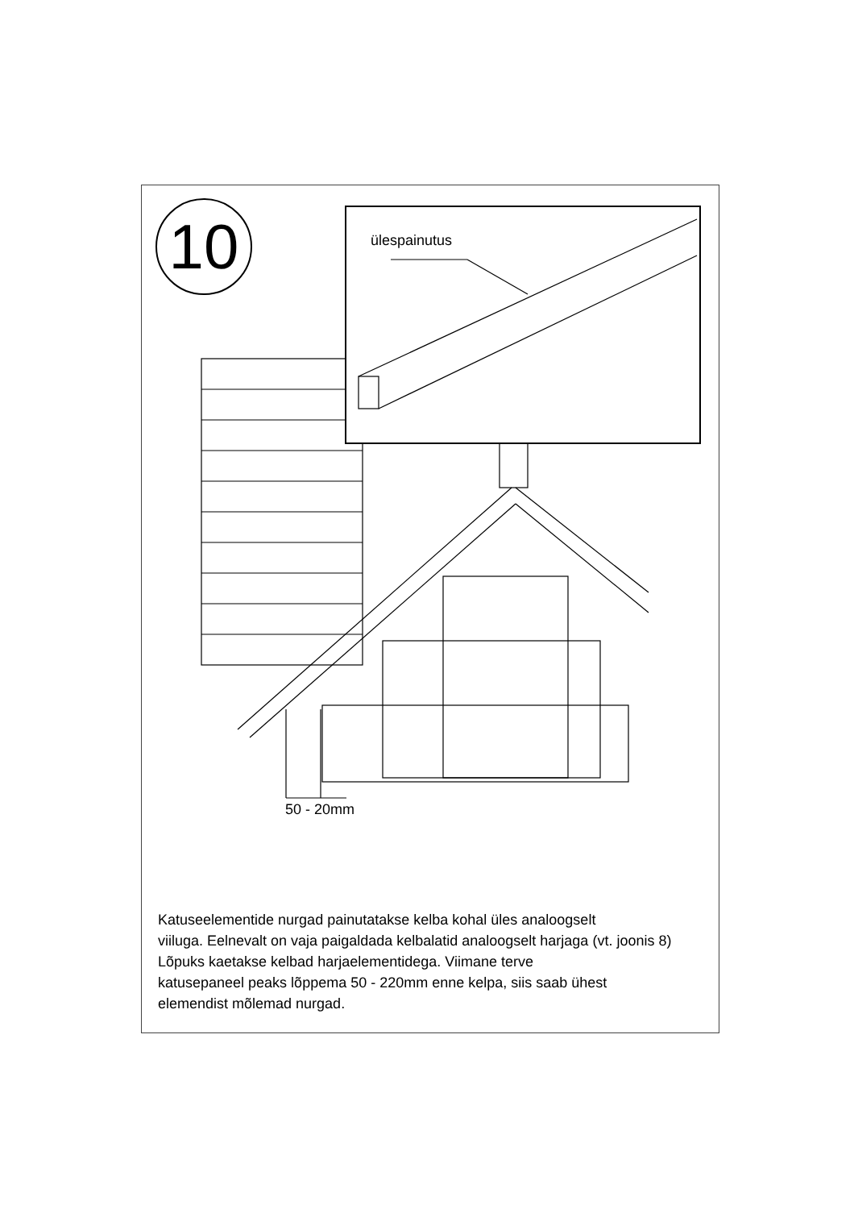10 ülespainutus
50 - 20mm
Katuseelementide nurgad painutatakse kelba kohal üles analoogselt
viiluga. Eelnevalt on vaja paigaldada kelbalatid analoogselt harjaga (vt. joonis 8)
Lõpuks kaetakse kelbad harjaelementidega. Viimane terve
katusepaneel peaks lõppema 50 - 220mm enne kelpa, siis saab ühest
elemendist mõlemad nurgad.